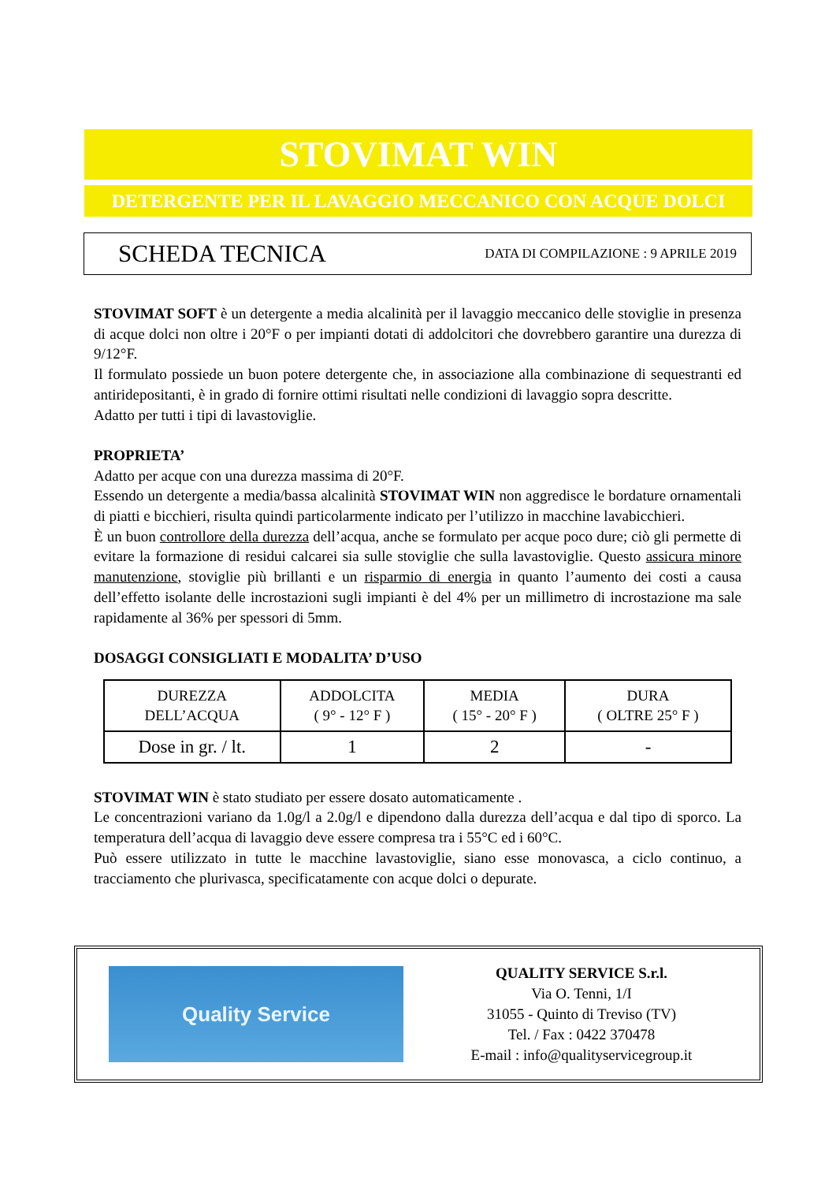STOVIMAT WIN
DETERGENTE PER IL LAVAGGIO MECCANICO CON ACQUE DOLCI
SCHEDA TECNICA DATA DI COMPILAZIONE : 9 APRILE 2019
STOVIMAT SOFT è un detergente a media alcalinità per il lavaggio meccanico delle stoviglie in presenza di acque dolci non oltre i 20°F o per impianti dotati di addolcitori che dovrebbero garantire una durezza di 9/12°F.
Il formulato possiede un buon potere detergente che, in associazione alla combinazione di sequestranti ed antiridepositanti, è in grado di fornire ottimi risultati nelle condizioni di lavaggio sopra descritte.
Adatto per tutti i tipi di lavastoviglie.
PROPRIETA’
Adatto per acque con una durezza massima di 20°F.
Essendo un detergente a media/bassa alcalinità STOVIMAT WIN non aggredisce le bordature ornamentali di piatti e bicchieri, risulta quindi particolarmente indicato per l’utilizzo in macchine lavabicchieri.
È un buon controllore della durezza dell’acqua, anche se formulato per acque poco dure; ciò gli permette di evitare la formazione di residui calcarei sia sulle stoviglie che sulla lavastoviglie. Questo assicura minore manutenzione, stoviglie più brillanti e un risparmio di energia in quanto l’aumento dei costi a causa dell’effetto isolante delle incrostazioni sugli impianti è del 4% per un millimetro di incrostazione ma sale rapidamente al 36% per spessori di 5mm.
DOSAGGI CONSIGLIATI E MODALITA’ D’USO
| DUREZZA DELL’ACQUA | ADDOLCITA ( 9° - 12° F ) | MEDIA ( 15° - 20° F ) | DURA ( OLTRE 25° F ) |
| Dose in gr. / lt. | 1 | 2 | - |
STOVIMAT WIN è stato studiato per essere dosato automaticamente .
Le concentrazioni variano da 1.0g/l a 2.0g/l e dipendono dalla durezza dell’acqua e dal tipo di sporco. La temperatura dell’acqua di lavaggio deve essere compresa tra i 55°C ed i 60°C.
Può essere utilizzato in tutte le macchine lavastoviglie, siano esse monovasca, a ciclo continuo, a tracciamento che plurivasca, specificatamente con acque dolci o depurate.
Quality Service
QUALITY SERVICE S.r.l.
Via O. Tenni, 1/I
31055 - Quinto di Treviso (TV)
Tel. / Fax : 0422 370478
E-mail : info@qualityservicegroup.it